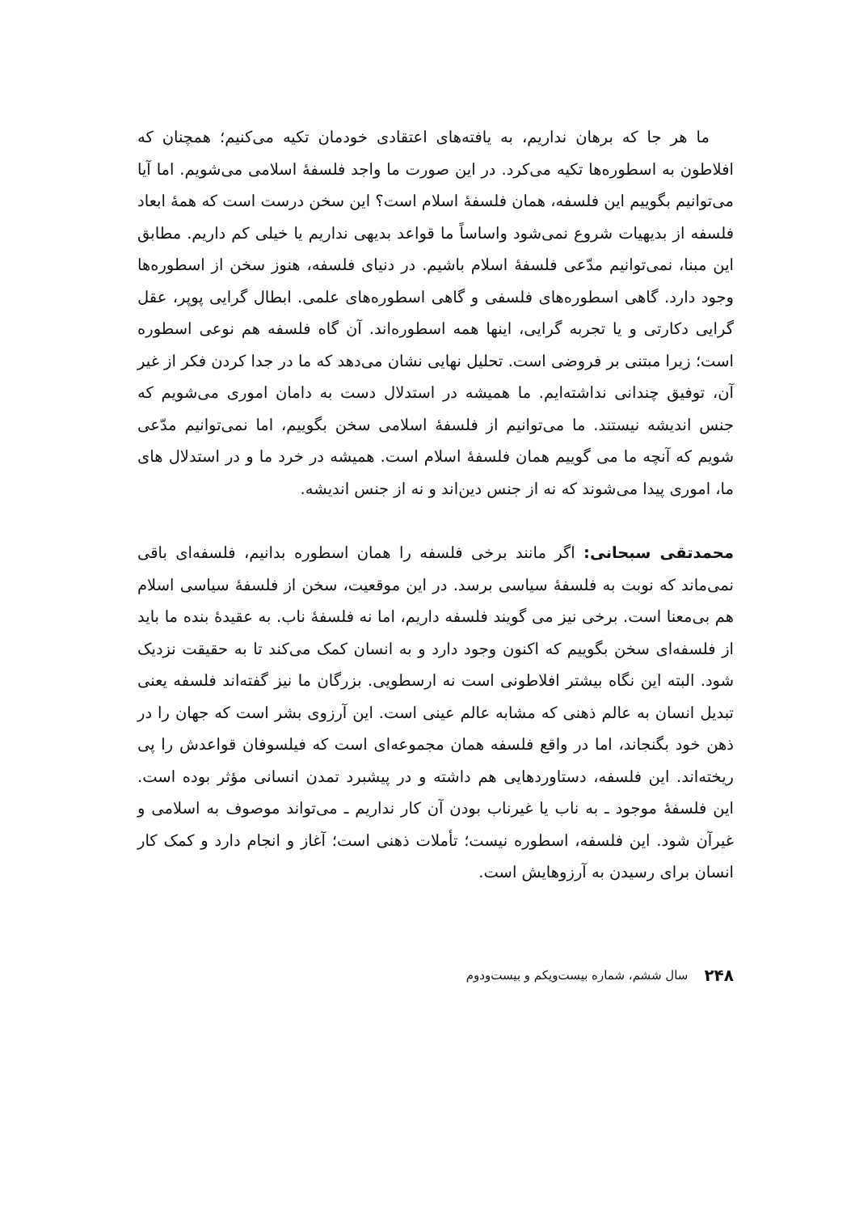ما هر جا که برهان نداریم، به یافته‌های اعتقادی خودمان تکیه می‌کنیم؛ همچنان که افلاطون به اسطوره‌ها تکیه می‌کرد. در این صورت ما واجد فلسفهٔ اسلامی می‌شویم. اما آیا می‌توانیم بگوییم این فلسفه، همان فلسفهٔ اسلام است؟ این سخن درست است که همهٔ ابعاد فلسفه از بدیهیات شروع نمی‌شود واساساً ما قواعد بدیهی نداریم یا خیلی کم داریم. مطابق این مبنا، نمی‌توانیم مدّعی فلسفهٔ اسلام باشیم. در دنیای فلسفه، هنوز سخن از اسطوره‌ها وجود دارد. گاهی اسطوره‌های فلسفی و گاهی اسطوره‌های علمی. ابطال گرایی پوپر، عقل گرایی دکارتی و یا تجربه گرایی، اینها همه اسطوره‌اند. آن گاه فلسفه هم نوعی اسطوره است؛ زیرا مبتنی بر فروضی است. تحلیل نهایی نشان می‌دهد که ما در جدا کردن فکر از غیر آن، توفیق چندانی نداشته‌ایم. ما همیشه در استدلال دست به دامان اموری می‌شویم که جنس اندیشه نیستند. ما می‌توانیم از فلسفهٔ اسلامی سخن بگوییم، اما نمی‌توانیم مدّعی شویم که آنچه ما می گوییم همان فلسفهٔ اسلام است. همیشه در خرد ما و در استدلال های ما، اموری پیدا می‌شوند که نه از جنس دین‌اند و نه از جنس اندیشه.
محمدتقی سبحانی: اگر مانند برخی فلسفه را همان اسطوره بدانیم، فلسفه‌ای باقی نمی‌ماند که نوبت به فلسفهٔ سیاسی برسد. در این موقعیت، سخن از فلسفهٔ سیاسی اسلام هم بی‌معنا است. برخی نیز می گویند فلسفه داریم، اما نه فلسفهٔ ناب. به عقیدهٔ بنده ما باید از فلسفه‌ای سخن بگوییم که اکنون وجود دارد و به انسان کمک می‌کند تا به حقیقت نزدیک شود. البته این نگاه بیشتر افلاطونی است نه ارسطویی. بزرگان ما نیز گفته‌اند فلسفه یعنی تبدیل انسان به عالم ذهنی که مشابه عالم عینی است. این آرزوی بشر است که جهان را در ذهن خود بگنجاند، اما در واقع فلسفه همان مجموعه‌ای است که فیلسوفان قواعدش را پی ریخته‌اند. این فلسفه، دستاوردهایی هم داشته و در پیشبرد تمدن انسانی مؤثر بوده است. این فلسفهٔ موجود ـ به ناب یا غیرناب بودن آن کار نداریم ـ می‌تواند موصوف به اسلامی و غیرآن شود. این فلسفه، اسطوره نیست؛ تأملات ذهنی است؛ آغاز و انجام دارد و کمک کار انسان برای رسیدن به آرزوهایش است.
۲۴۸ سال ششم، شماره بیست‌ویکم و بیست‌ودوم